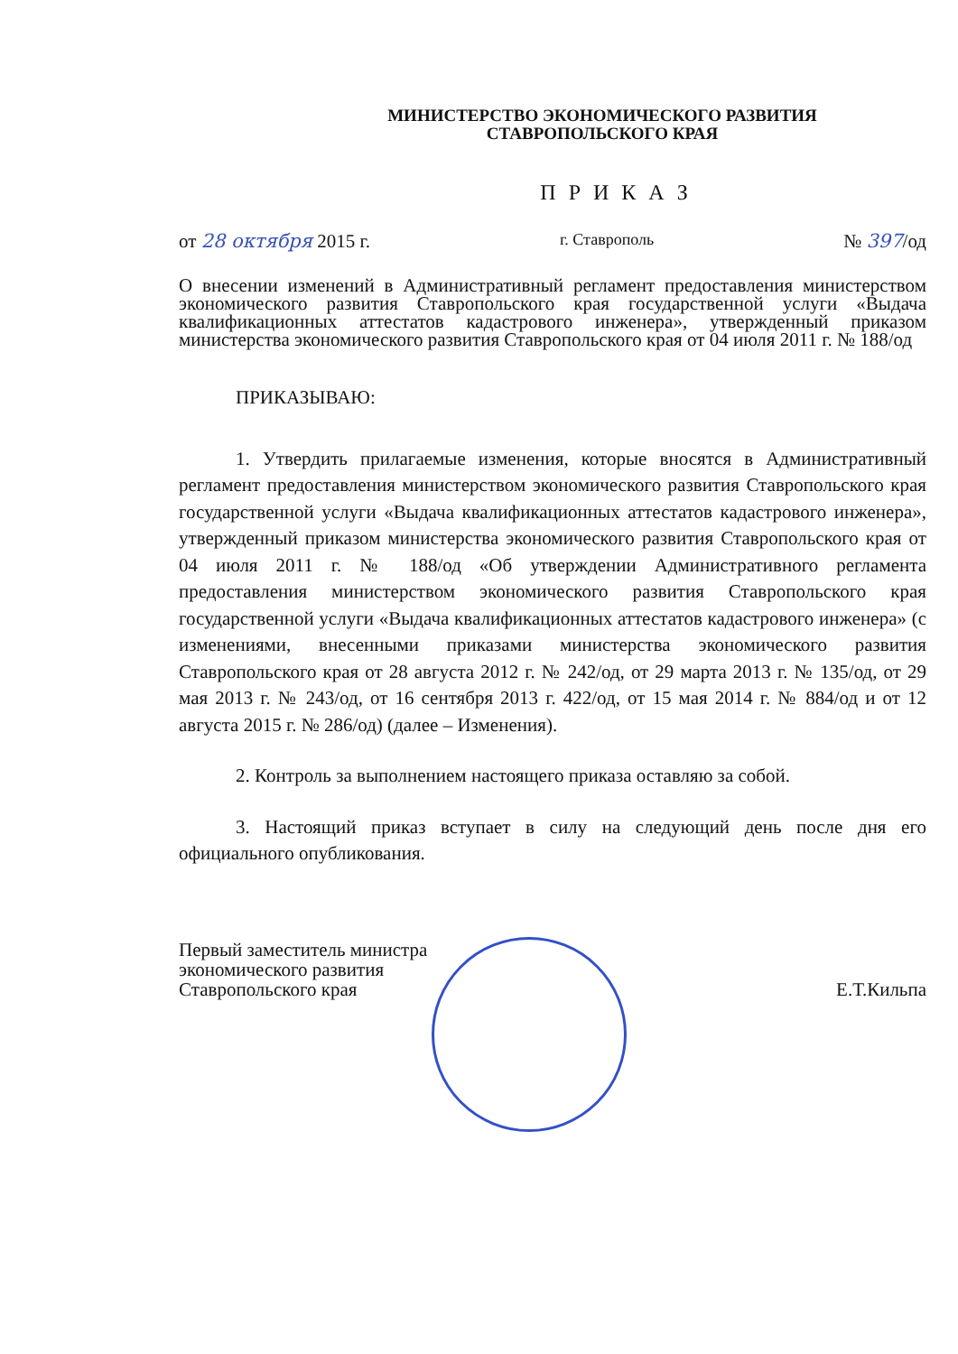МИНИСТЕРСТВО ЭКОНОМИЧЕСКОГО РАЗВИТИЯ
СТАВРОПОЛЬСКОГО КРАЯ
П Р И К А З
от 28 октября 2015 г. г. Ставрополь № 397/од
О внесении изменений в Административный регламент предоставления министерством экономического развития Ставропольского края государственной услуги «Выдача квалификационных аттестатов кадастрового инженера», утвержденный приказом министерства экономического развития Ставропольского края от 04 июля 2011 г. № 188/од
ПРИКАЗЫВАЮ:
1. Утвердить прилагаемые изменения, которые вносятся в Административный регламент предоставления министерством экономического развития Ставропольского края государственной услуги «Выдача квалификационных аттестатов кадастрового инженера», утвержденный приказом министерства экономического развития Ставропольского края от 04 июля 2011 г. № 188/од «Об утверждении Административного регламента предоставления министерством экономического развития Ставропольского края государственной услуги «Выдача квалификационных аттестатов кадастрового инженера» (с изменениями, внесенными приказами министерства экономического развития Ставропольского края от 28 августа 2012 г. № 242/од, от 29 марта 2013 г. № 135/од, от 29 мая 2013 г. № 243/од, от 16 сентября 2013 г. 422/од, от 15 мая 2014 г. № 884/од и от 12 августа 2015 г. № 286/од) (далее – Изменения).
2. Контроль за выполнением настоящего приказа оставляю за собой.
3. Настоящий приказ вступает в силу на следующий день после дня его официального опубликования.
Первый заместитель министра
экономического развития
Ставропольского края Е.Т.Кильпа